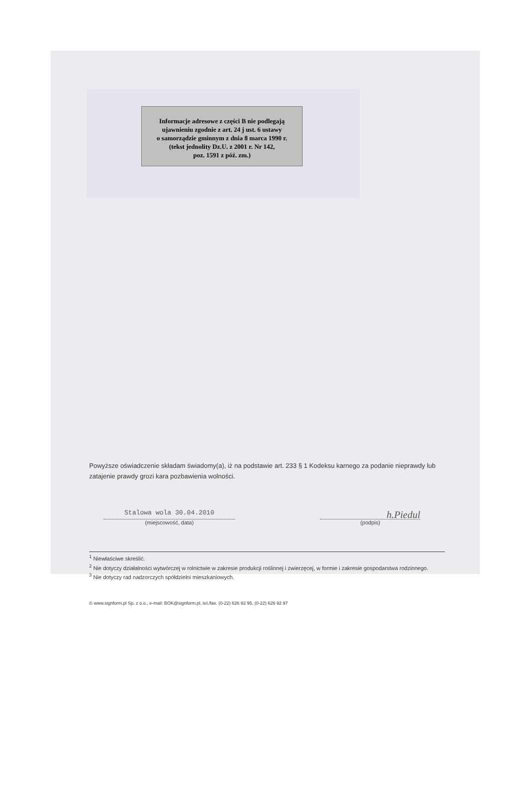Informacje adresowe z części B nie podlegają
ujawnieniu zgodnie z art. 24 j ust. 6 ustawy
o samorządzie gminnym z dnia 8 marca 1990 r.
(tekst jednolity Dz.U. z 2001 r. Nr 142,
poz. 1591 z póź. zm.)
Powyższe oświadczenie składam świadomy(a), iż na podstawie art. 233 § 1 Kodeksu karnego za podanie nieprawdy lub zatajenie prawdy grozi kara pozbawienia wolności.
Stalowa wola 30.04.2010
(miejscowość, data)
h.Piedul
(podpis)
<sup>1</sup> Niewłaściwe skreślić.
<sup>2</sup> Nie dotyczy działalności wytwórczej w rolnictwie w zakresie produkcji roślinnej i zwierzęcej, w formie i zakresie gospodarstwa rodzinnego.
<sup>3</sup> Nie dotyczy rad nadzorczych spółdzielni mieszkaniowych.
© www.signform.pl Sp. z o.o., e-mail: BOK@signform.pl, tel./fax. (0-22) 626 92 95, (0-22) 626 92 97